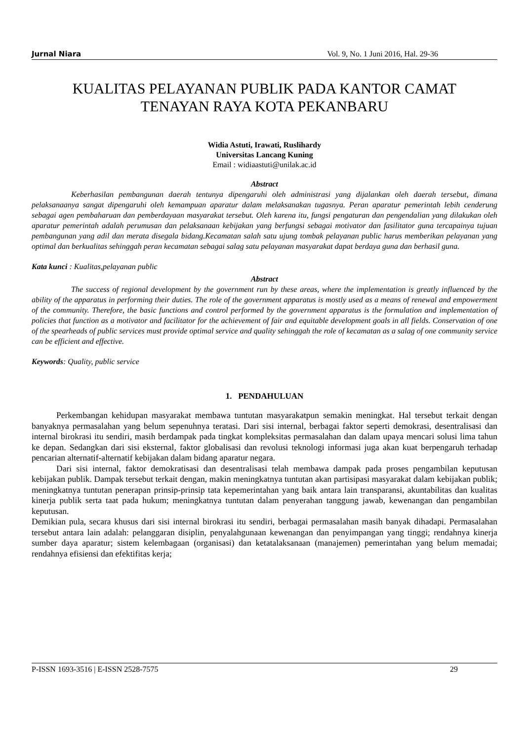Jurnal Niara Vol. 9, No. 1 Juni 2016, Hal. 29-36
KUALITAS PELAYANAN PUBLIK PADA KANTOR CAMAT
TENAYAN RAYA KOTA PEKANBARU
Widia Astuti, Irawati, Ruslihardy
Universitas Lancang Kuning
Email : widiaastuti@unilak.ac.id
Abstract
Keberhasilan pembangunan daerah tentunya dipengaruhi oleh administrasi yang dijalankan oleh daerah tersebut, dimana pelaksanaanya sangat dipengaruhi oleh kemampuan aparatur dalam melaksanakan tugasnya. Peran aparatur pemerintah lebih cenderung sebagai agen pembaharuan dan pemberdayaan masyarakat tersebut. Oleh karena itu, fungsi pengaturan dan pengendalian yang dilakukan oleh aparatur pemerintah adalah perumusan dan pelaksanaan kebijakan yang berfungsi sebagai motivator dan fasilitator guna tercapainya tujuan pembangunan yang adil dan merata disegala bidang.Kecamatan salah satu ujung tombak pelayanan public harus memberikan pelayanan yang optimal dan berkualitas sehinggah peran kecamatan sebagai salag satu pelayanan masyarakat dapat berdaya guna dan berhasil guna.
Kata kunci : Kualitas,pelayanan public
Abstract
The success of regional development by the government run by these areas, where the implementation is greatly influenced by the ability of the apparatus in performing their duties. The role of the government apparatus is mostly used as a means of renewal and empowerment of the community. Therefore, the basic functions and control performed by the government apparatus is the formulation and implementation of policies that function as a motivator and facilitator for the achievement of fair and equitable development goals in all fields. Conservation of one of the spearheads of public services must provide optimal service and quality sehinggah the role of kecamatan as a salag of one community service can be efficient and effective.
Keywords: Quality, public service
1. PENDAHULUAN
Perkembangan kehidupan masyarakat membawa tuntutan masyarakatpun semakin meningkat. Hal tersebut terkait dengan banyaknya permasalahan yang belum sepenuhnya teratasi. Dari sisi internal, berbagai faktor seperti demokrasi, desentralisasi dan internal birokrasi itu sendiri, masih berdampak pada tingkat kompleksitas permasalahan dan dalam upaya mencari solusi lima tahun ke depan. Sedangkan dari sisi eksternal, faktor globalisasi dan revolusi teknologi informasi juga akan kuat berpengaruh terhadap pencarian alternatif-alternatif kebijakan dalam bidang aparatur negara.
Dari sisi internal, faktor demokratisasi dan desentralisasi telah membawa dampak pada proses pengambilan keputusan kebijakan publik. Dampak tersebut terkait dengan, makin meningkatnya tuntutan akan partisipasi masyarakat dalam kebijakan publik; meningkatnya tuntutan penerapan prinsip-prinsip tata kepemerintahan yang baik antara lain transparansi, akuntabilitas dan kualitas kinerja publik serta taat pada hukum; meningkatnya tuntutan dalam penyerahan tanggung jawab, kewenangan dan pengambilan keputusan.
Demikian pula, secara khusus dari sisi internal birokrasi itu sendiri, berbagai permasalahan masih banyak dihadapi. Permasalahan tersebut antara lain adalah: pelanggaran disiplin, penyalahgunaan kewenangan dan penyimpangan yang tinggi; rendahnya kinerja sumber daya aparatur; sistem kelembagaan (organisasi) dan ketatalaksanaan (manajemen) pemerintahan yang belum memadai; rendahnya efisiensi dan efektifitas kerja;
P-ISSN 1693-3516 | E-ISSN 2528-7575 29